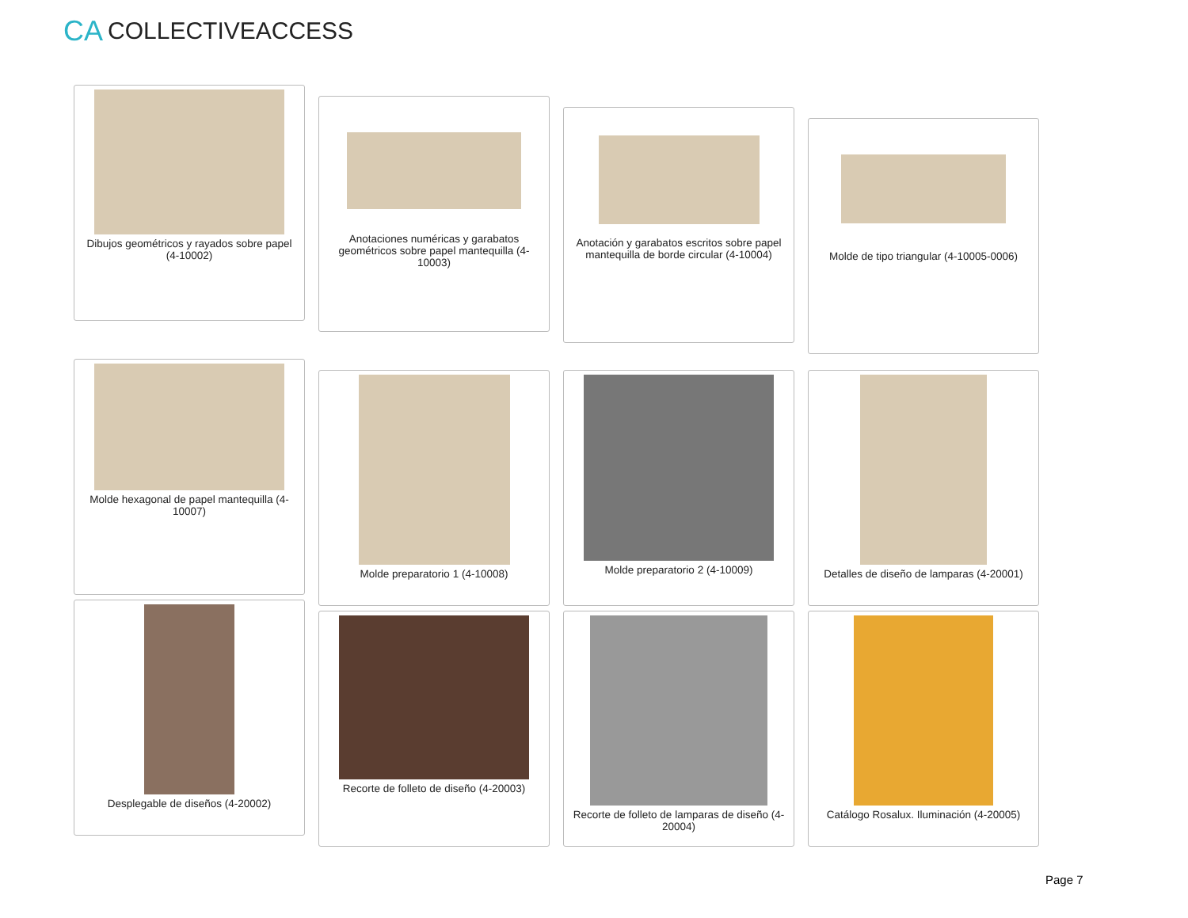CA COLLECTIVEACCESS
Dibujos geométricos y rayados sobre papel (4-10002)
Anotaciones numéricas y garabatos geométricos sobre papel mantequilla (4-10003)
Anotación y garabatos escritos sobre papel mantequilla de borde circular (4-10004)
Molde de tipo triangular (4-10005-0006)
Molde hexagonal de papel mantequilla (4-10007)
Molde preparatorio 1 (4-10008) Molde preparatorio 2 (4-10009) Detalles de diseño de lamparas (4-20001)
Desplegable de diseños (4-20002)
Recorte de folleto de diseño (4-20003)
Recorte de folleto de lamparas de diseño (4-20004)
Catálogo Rosalux. Iluminación (4-20005)
Page 7